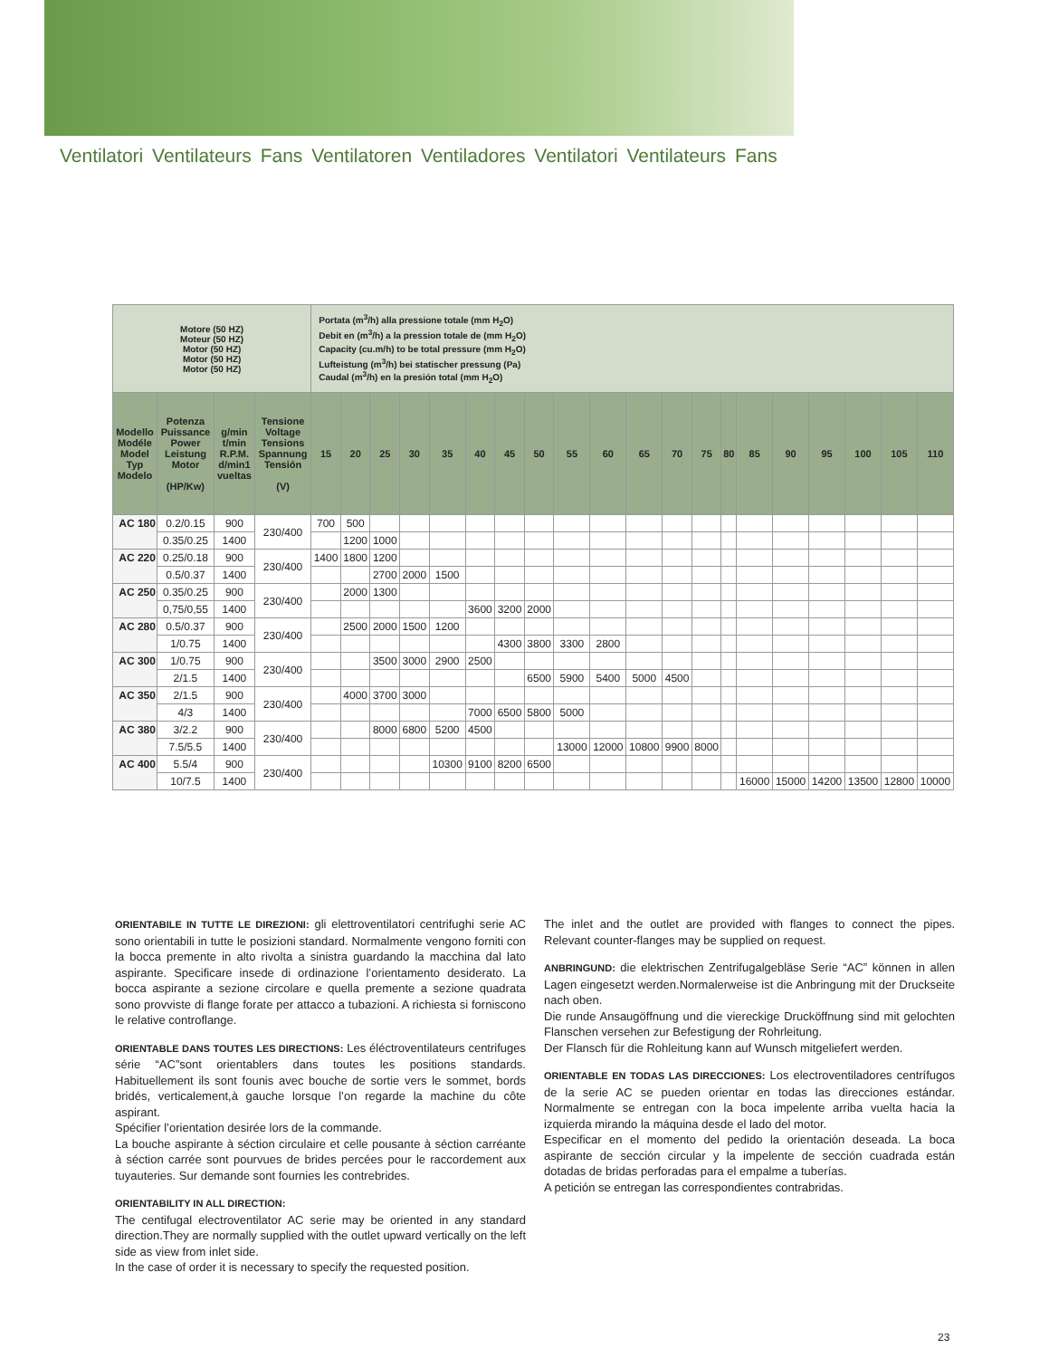Ventilatori Ventilateurs Fans Ventilatoren Ventiladores Ventilatori Ventilateurs Fans
| Motore (50 HZ) Moteur (50 HZ) Motor (50 HZ) Motor (50 HZ) Motor (50 HZ) | | | | Portata (m<sup>3</sup>/h) alla pressione totale (mm H<sub>2</sub>O) Debit en (m<sup>3</sup>/h) a la pression totale de (mm H<sub>2</sub>O) Capacity (cu.m/h) to be total pressure (mm H<sub>2</sub>O) Lufteistung (m<sup>3</sup>/h) bei statischer pressung (Pa) Caudal (m<sup>3</sup>/h) en la presión total (mm H<sub>2</sub>O) | | | | | | | | | | | | | | | | | | | |
| Modello Modéle Model Typ Modelo | Potenza Puissance Power Leistung Motor (HP/Kw) | g/min t/min R.P.M. d/min1 vueltas | Tensione Voltage Tensions Spannung Tensión (V) | 15 | 20 | 25 | 30 | 35 | 40 | 45 | 50 | 55 | 60 | 65 | 70 | 75 | 80 | 85 | 90 | 95 | 100 | 105 | 110 |
| AC 180 | 0.2/0.15 | 900 | 230/400 | 700 | 500 | | | | | | | | | | | | | | | | | | |
| | 0.35/0.25 | 1400 | | | 1200 | 1000 | | | | | | | | | | | | | | | | | |
| AC 220 | 0.25/0.18 | 900 | 230/400 | 1400 | 1800 | 1200 | | | | | | | | | | | | | | | | | |
| | 0.5/0.37 | 1400 | | | | 2700 | 2000 | 1500 | | | | | | | | | | | | | | | |
| AC 250 | 0.35/0.25 | 900 | 230/400 | | 2000 | 1300 | | | | | | | | | | | | | | | | | |
| | 0,75/0,55 | 1400 | | | | | | | 3600 | 3200 | 2000 | | | | | | | | | | | | |
| AC 280 | 0.5/0.37 | 900 | 230/400 | | 2500 | 2000 | 1500 | 1200 | | | | | | | | | | | | | | | |
| | 1/0.75 | 1400 | | | | | | | | 4300 | 3800 | 3300 | 2800 | | | | | | | | | | |
| AC 300 | 1/0.75 | 900 | 230/400 | | | 3500 | 3000 | 2900 | 2500 | | | | | | | | | | | | | | |
| | 2/1.5 | 1400 | | | | | | | | | 6500 | 5900 | 5400 | 5000 | 4500 | | | | | | | | |
| AC 350 | 2/1.5 | 900 | 230/400 | | 4000 | 3700 | 3000 | | | | | | | | | | | | | | | | |
| | 4/3 | 1400 | | | | | | | 7000 | 6500 | 5800 | 5000 | | | | | | | | | | | |
| AC 380 | 3/2.2 | 900 | 230/400 | | | 8000 | 6800 | 5200 | 4500 | | | | | | | | | | | | | | |
| | 7.5/5.5 | 1400 | | | | | | | | | | 13000 | 12000 | 10800 | 9900 | 8000 | | | | | | | |
| AC 400 | 5.5/4 | 900 | 230/400 | | | | | 10300 | 9100 | 8200 | 6500 | | | | | | | | | | | | |
| | 10/7.5 | 1400 | | | | | | | | | | | | | | | | 16000 | 15000 | 14200 | 13500 | 12800 | 10000 |
ORIENTABILE IN TUTTE LE DIREZIONI: gli elettroventilatori centrifughi serie AC sono orientabili in tutte le posizioni standard. Normalmente vengono forniti con la bocca premente in alto rivolta a sinistra guardando la macchina dal lato aspirante. Specificare insede di ordinazione l’orientamento desiderato. La bocca aspirante a sezione circolare e quella premente a sezione quadrata sono provviste di flange forate per attacco a tubazioni. A richiesta si forniscono le relative controflange.
ORIENTABLE DANS TOUTES LES DIRECTIONS: Les éléctroventilateurs centrifuges série “AC”sont orientablers dans toutes les positions standards. Habituellement ils sont founis avec bouche de sortie vers le sommet, bords bridés, verticalement,à gauche lorsque l’on regarde la machine du côte aspirant.
Spécifier l’orientation desirée lors de la commande.
La bouche aspirante à séction circulaire et celle pousante à séction carréante à séction carrée sont pourvues de brides percées pour le raccordement aux tuyauteries. Sur demande sont fournies les contrebrides.
ORIENTABILITY IN ALL DIRECTION:
The centifugal electroventilator AC serie may be oriented in any standard direction.They are normally supplied with the outlet upward vertically on the left side as view from inlet side.
In the case of order it is necessary to specify the requested position.
The inlet and the outlet are provided with flanges to connect the pipes. Relevant counter-flanges may be supplied on request.
ANBRINGUND: die elektrischen Zentrifugalgebläse Serie “AC” können in allen Lagen eingesetzt werden.Normalerweise ist die Anbringung mit der Druckseite nach oben.
Die runde Ansaugöffnung und die viereckige Drucköffnung sind mit gelochten Flanschen versehen zur Befestigung der Rohrleitung.
Der Flansch für die Rohleitung kann auf Wunsch mitgeliefert werden.
ORIENTABLE EN TODAS LAS DIRECCIONES: Los electroventiladores centrífugos de la serie AC se pueden orientar en todas las direcciones estándar. Normalmente se entregan con la boca impelente arriba vuelta hacia la izquierda mirando la máquina desde el lado del motor.
Especificar en el momento del pedido la orientación deseada. La boca aspirante de sección circular y la impelente de sección cuadrada están dotadas de bridas perforadas para el empalme a tuberías.
A petición se entregan las correspondientes contrabridas.
23